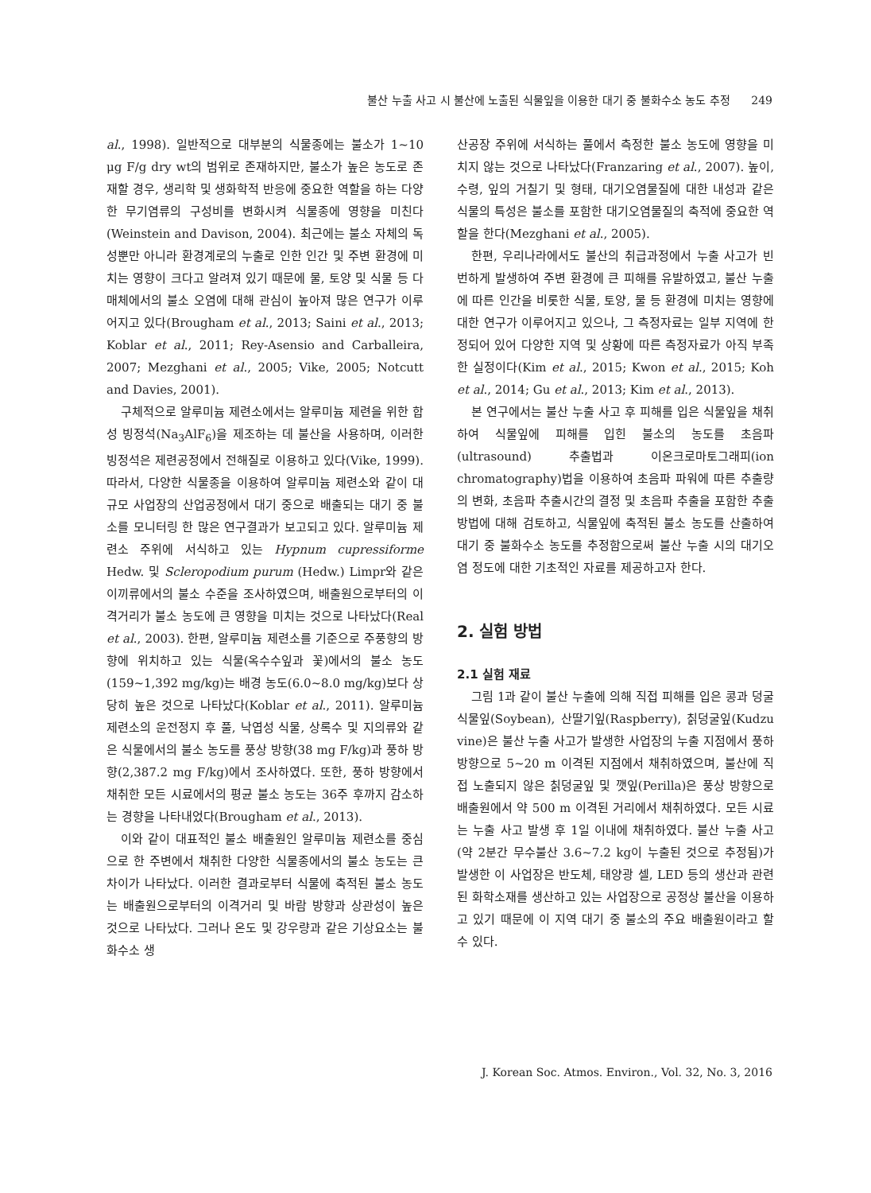불산 누출 사고 시 불산에 노출된 식물잎을 이용한 대기 중 불화수소 농도 추정 249
al., 1998). 일반적으로 대부분의 식물종에는 불소가 1~10 μg F/g dry wt의 범위로 존재하지만, 불소가 높은 농도로 존재할 경우, 생리학 및 생화학적 반응에 중요한 역할을 하는 다양한 무기염류의 구성비를 변화시켜 식물종에 영향을 미친다(Weinstein and Davison, 2004). 최근에는 불소 자체의 독성뿐만 아니라 환경계로의 누출로 인한 인간 및 주변 환경에 미치는 영향이 크다고 알려져 있기 때문에 물, 토양 및 식물 등 다매체에서의 불소 오염에 대해 관심이 높아져 많은 연구가 이루어지고 있다(Brougham et al., 2013; Saini et al., 2013; Koblar et al., 2011; Rey-Asensio and Carballeira, 2007; Mezghani et al., 2005; Vike, 2005; Notcutt and Davies, 2001).
구체적으로 알루미늄 제련소에서는 알루미늄 제련을 위한 합성 빙정석(Na<sub>3</sub>AlF<sub>6</sub>)을 제조하는 데 불산을 사용하며, 이러한 빙정석은 제련공정에서 전해질로 이용하고 있다(Vike, 1999). 따라서, 다양한 식물종을 이용하여 알루미늄 제련소와 같이 대규모 사업장의 산업공정에서 대기 중으로 배출되는 대기 중 불소를 모니터링 한 많은 연구결과가 보고되고 있다. 알루미늄 제련소 주위에 서식하고 있는 Hypnum cupressiforme Hedw. 및 Scleropodium purum (Hedw.) Limpr와 같은 이끼류에서의 불소 수준을 조사하였으며, 배출원으로부터의 이격거리가 불소 농도에 큰 영향을 미치는 것으로 나타났다(Real et al., 2003). 한편, 알루미늄 제련소를 기준으로 주풍향의 방향에 위치하고 있는 식물(옥수수잎과 꽃)에서의 불소 농도(159~1,392 mg/kg)는 배경 농도(6.0~8.0 mg/kg)보다 상당히 높은 것으로 나타났다(Koblar et al., 2011). 알루미늄 제련소의 운전정지 후 풀, 낙엽성 식물, 상록수 및 지의류와 같은 식물에서의 불소 농도를 풍상 방향(38 mg F/kg)과 풍하 방향(2,387.2 mg F/kg)에서 조사하였다. 또한, 풍하 방향에서 채취한 모든 시료에서의 평균 불소 농도는 36주 후까지 감소하는 경향을 나타내었다(Brougham et al., 2013).
이와 같이 대표적인 불소 배출원인 알루미늄 제련소를 중심으로 한 주변에서 채취한 다양한 식물종에서의 불소 농도는 큰 차이가 나타났다. 이러한 결과로부터 식물에 축적된 불소 농도는 배출원으로부터의 이격거리 및 바람 방향과 상관성이 높은 것으로 나타났다. 그러나 온도 및 강우량과 같은 기상요소는 불화수소 생
산공장 주위에 서식하는 풀에서 측정한 불소 농도에 영향을 미치지 않는 것으로 나타났다(Franzaring et al., 2007). 높이, 수령, 잎의 거칠기 및 형태, 대기오염물질에 대한 내성과 같은 식물의 특성은 불소를 포함한 대기오염물질의 축적에 중요한 역할을 한다(Mezghani et al., 2005).
한편, 우리나라에서도 불산의 취급과정에서 누출 사고가 빈번하게 발생하여 주변 환경에 큰 피해를 유발하였고, 불산 누출에 따른 인간을 비롯한 식물, 토양, 물 등 환경에 미치는 영향에 대한 연구가 이루어지고 있으나, 그 측정자료는 일부 지역에 한정되어 있어 다양한 지역 및 상황에 따른 측정자료가 아직 부족한 실정이다(Kim et al., 2015; Kwon et al., 2015; Koh et al., 2014; Gu et al., 2013; Kim et al., 2013).
본 연구에서는 불산 누출 사고 후 피해를 입은 식물잎을 채취하여 식물잎에 피해를 입힌 불소의 농도를 초음파(ultrasound) 추출법과 이온크로마토그래피(ion chromatography)법을 이용하여 초음파 파워에 따른 추출량의 변화, 초음파 추출시간의 결정 및 초음파 추출을 포함한 추출방법에 대해 검토하고, 식물잎에 축적된 불소 농도를 산출하여 대기 중 불화수소 농도를 추정함으로써 불산 누출 시의 대기오염 정도에 대한 기초적인 자료를 제공하고자 한다.
2. 실험 방법
2.1 실험 재료
그림 1과 같이 불산 누출에 의해 직접 피해를 입은 콩과 덩굴식물잎(Soybean), 산딸기잎(Raspberry), 칡덩굴잎(Kudzu vine)은 불산 누출 사고가 발생한 사업장의 누출 지점에서 풍하 방향으로 5~20 m 이격된 지점에서 채취하였으며, 불산에 직접 노출되지 않은 칡덩굴잎 및 깻잎(Perilla)은 풍상 방향으로 배출원에서 약 500 m 이격된 거리에서 채취하였다. 모든 시료는 누출 사고 발생 후 1일 이내에 채취하였다. 불산 누출 사고(약 2분간 무수불산 3.6~7.2 kg이 누출된 것으로 추정됨)가 발생한 이 사업장은 반도체, 태양광 셀, LED 등의 생산과 관련된 화학소재를 생산하고 있는 사업장으로 공정상 불산을 이용하고 있기 때문에 이 지역 대기 중 불소의 주요 배출원이라고 할 수 있다.
J. Korean Soc. Atmos. Environ., Vol. 32, No. 3, 2016